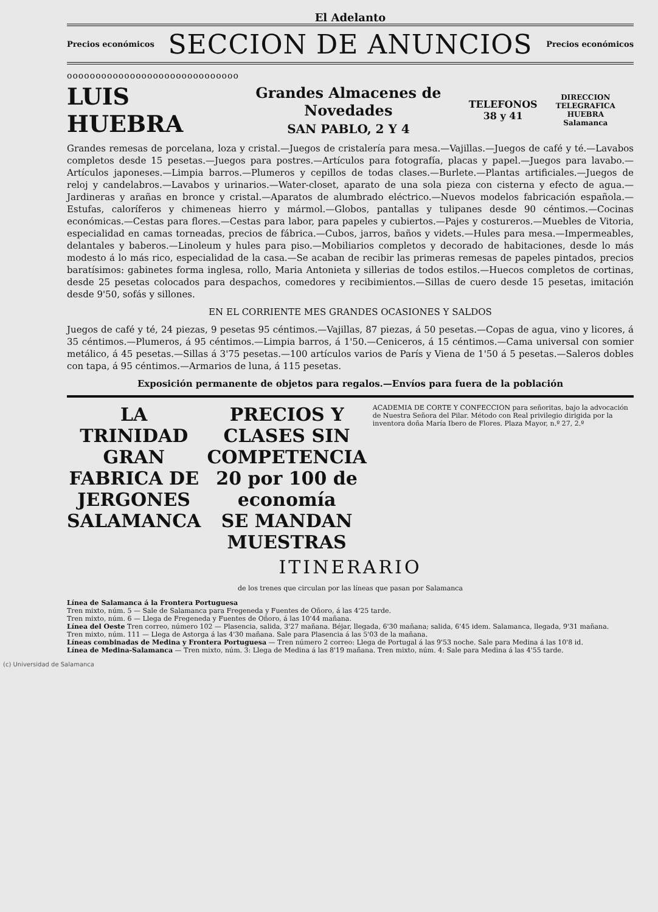El Adelanto
Precios económicos
SECCION DE ANUNCIOS
Precios económicos
oooooooooooooooooooooooooooooo
LUIS HUEBRA
Grandes Almacenes de Novedades
SAN PABLO, 2 Y 4
TELEFONOS
38 y 41
DIRECCION TELEGRAFICA
HUEBRA
Salamanca
Grandes remesas de porcelana, loza y cristal.—Juegos de cristalería para mesa.—Vajillas.—Juegos de café y té.—Lavabos completos desde 15 pesetas.—Juegos para postres.—Artículos para fotografía, placas y papel.—Juegos para lavabo.—Artículos japoneses.—Limpia barros.—Plumeros y cepillos de todas clases.—Burlete.—Plantas artificiales.—Juegos de reloj y candelabros.—Lavabos y urinarios.—Water-closet, aparato de una sola pieza con cisterna y efecto de agua.—Jardineras y arañas en bronce y cristal.—Aparatos de alumbrado eléctrico.—Nuevos modelos fabricación española.—Estufas, caloríferos y chimeneas hierro y mármol.—Globos, pantallas y tulipanes desde 90 céntimos.—Cocinas económicas.—Cestas para flores.—Cestas para labor, para papeles y cubiertos.—Pajes y costureros.—Muebles de Vitoria, especialidad en camas torneadas, precios de fábrica.—Cubos, jarros, baños y videts.—Hules para mesa.—Impermeables, delantales y baberos.—Linoleum y hules para piso.—Mobiliarios completos y decorado de habitaciones, desde lo más modesto á lo más rico, especialidad de la casa.—Se acaban de recibir las primeras remesas de papeles pintados, precios baratísimos: gabinetes forma inglesa, rollo, Maria Antonieta y sillerias de todos estilos.—Huecos completos de cortinas, desde 25 pesetas colocados para despachos, comedores y recibimientos.—Sillas de cuero desde 15 pesetas, imitación desde 9'50, sofás y sillones.
EN EL CORRIENTE MES GRANDES OCASIONES Y SALDOS
Juegos de café y té, 24 piezas, 9 pesetas 95 céntimos.—Vajillas, 87 piezas, á 50 pesetas.—Copas de agua, vino y licores, á 35 céntimos.—Plumeros, á 95 céntimos.—Limpia barros, á 1'50.—Ceniceros, á 15 céntimos.—Cama universal con somier metálico, á 45 pesetas.—Sillas á 3'75 pesetas.—100 artículos varios de París y Viena de 1'50 á 5 pesetas.—Saleros dobles con tapa, á 95 céntimos.—Armarios de luna, á 115 pesetas.
Exposición permanente de objetos para regalos.—Envíos para fuera de la población
LA TRINIDAD
GRAN FABRICA DE JERGONES
SALAMANCA
PRECIOS Y CLASES SIN COMPETENCIA
20 por 100 de economía
SE MANDAN MUESTRAS
ACADEMIA DE CORTE Y CONFECCION para señoritas, bajo la advocación de Nuestra Señora del Pilar. Método con Real privilegio dirigida por la inventora doña María Ibero de Flores. Plaza Mayor, n.º 27, 2.º
ITINERARIO
de los trenes que circulan por las líneas que pasan por Salamanca
Línea de Salamanca á la Frontera Portuguesa
Tren mixto, núm. 5 — Sale de Salamanca para Fregeneda y Fuentes de Oñoro, á las 4'25 tarde.
Tren mixto, núm. 6 — Llega de Fregeneda y Fuentes de Oñoro, á las 10'44 mañana.
Línea del Oeste Tren correo, número 102 — Plasencia, salida, 3'27 mañana. Béjar, llegada, 6'30 mañana; salida, 6'45 idem. Salamanca, llegada, 9'31 mañana.
Tren mixto, núm. 111 — Llega de Astorga á las 4'30 mañana. Sale para Plasencia á las 5'03 de la mañana.
Líneas combinadas de Medina y Frontera Portuguesa — Tren número 2 correo: Llega de Portugal á las 9'53 noche. Sale para Medina á las 10'8 id.
Línea de Medina-Salamanca — Tren mixto, núm. 3: Llega de Medina á las 8'19 mañana. Tren mixto, núm. 4: Sale para Medina á las 4'55 tarde.
(c) Universidad de Salamanca